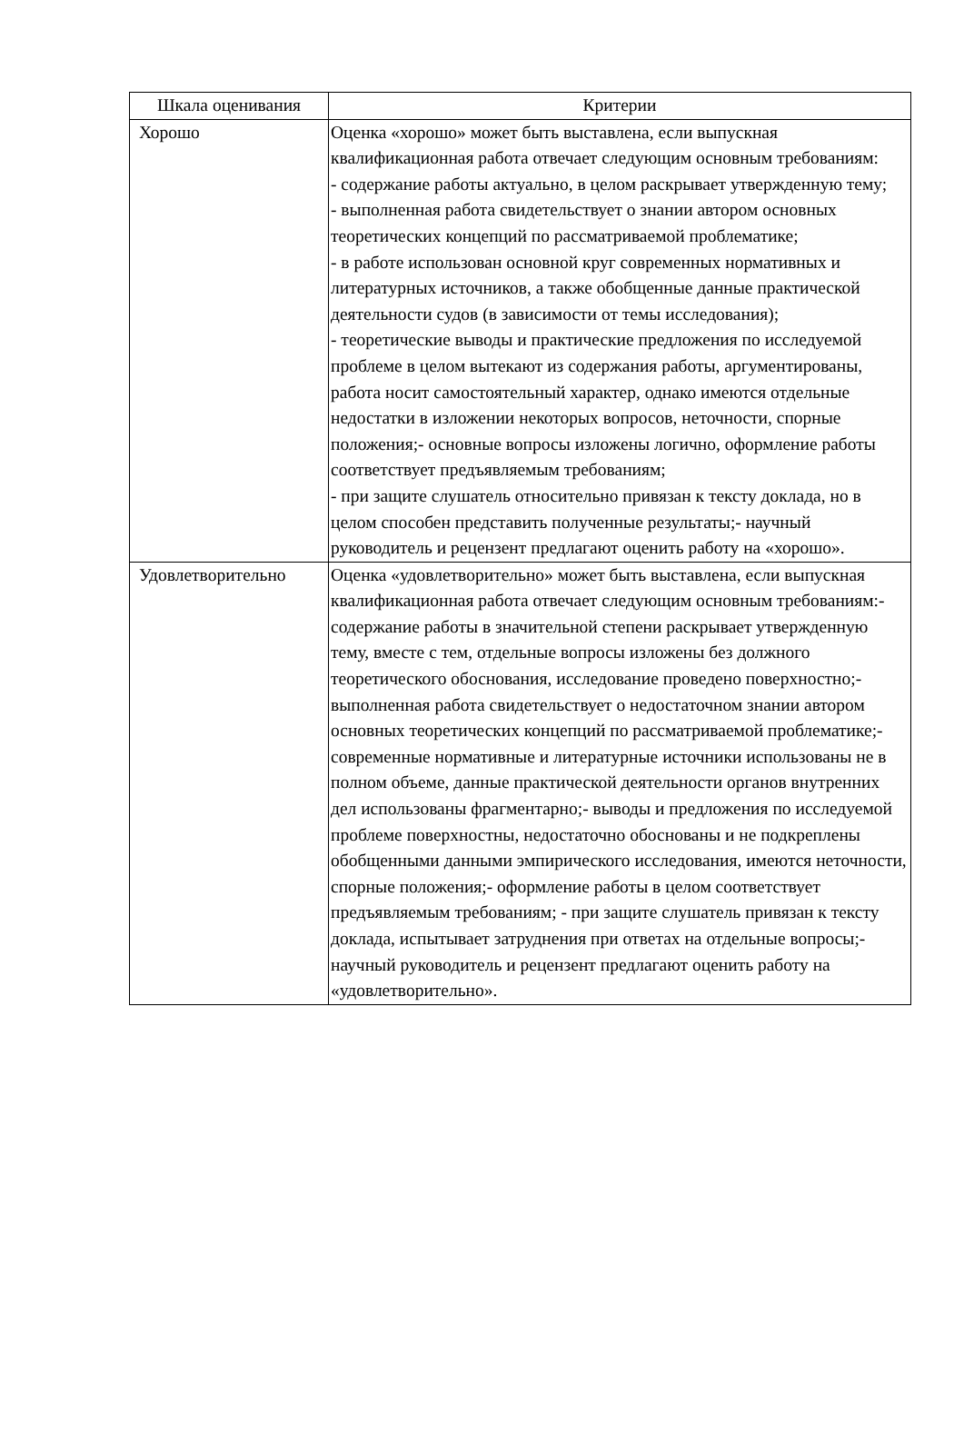| Шкала оценивания | Критерии |
| --- | --- |
| Хорошо | Оценка «хорошо» может быть выставлена, если выпускная квалификационная работа отвечает следующим основным требованиям: - содержание работы актуально, в целом раскрывает утвержденную тему; - выполненная работа свидетельствует о знании автором основных теоретических концепций по рассматриваемой проблематике; - в работе использован основной круг современных нормативных и литературных источников, а также обобщенные данные практической деятельности судов (в зависимости от темы исследования); - теоретические выводы и практические предложения по исследуемой проблеме в целом вытекают из содержания работы, аргументированы, работа носит самостоятельный характер, однако имеются отдельные недостатки в изложении некоторых вопросов, неточности, спорные положения;- основные вопросы изложены логично, оформление работы соответствует предъявляемым требованиям; - при защите слушатель относительно привязан к тексту доклада, но в целом способен представить полученные результаты;- научный руководитель и рецензент предлагают оценить работу на «хорошо». |
| Удовлетворительно | Оценка «удовлетворительно» может быть выставлена, если выпускная квалификационная работа отвечает следующим основным требованиям:- содержание работы в значительной степени раскрывает утвержденную тему, вместе с тем, отдельные вопросы изложены без должного теоретического обоснования, исследование проведено поверхностно;- выполненная работа свидетельствует о недостаточном знании автором основных теоретических концепций по рассматриваемой проблематике;- современные нормативные и литературные источники использованы не в полном объеме, данные практической деятельности органов внутренних дел использованы фрагментарно;- выводы и предложения по исследуемой проблеме поверхностны, недостаточно обоснованы и не подкреплены обобщенными данными эмпирического исследования, имеются неточности, спорные положения;- оформление работы в целом соответствует предъявляемым требованиям; - при защите слушатель привязан к тексту доклада, испытывает затруднения при ответах на отдельные вопросы;- научный руководитель и рецензент предлагают оценить работу на «удовлетворительно». |